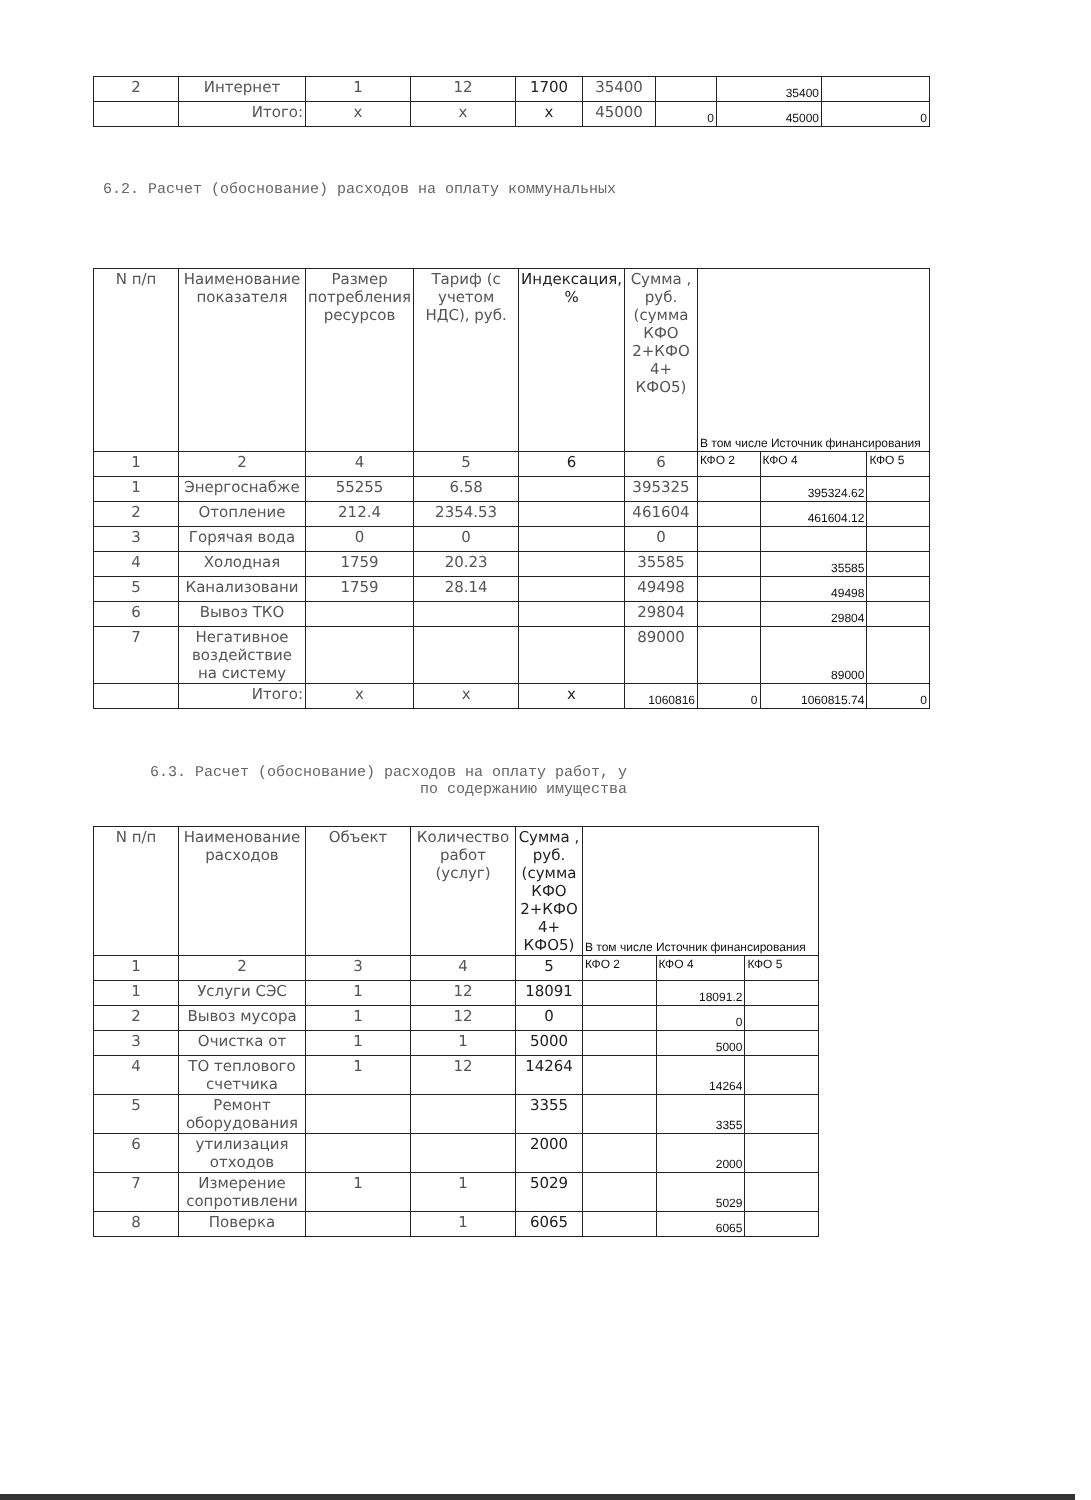| 2 | Интернет | 1 | 12 | 1700 | 35400 | | 35400 | |
| | Итого: | x | x | x | 45000 | 0 | 45000 | 0 |
6.2. Расчет (обоснование) расходов на оплату коммунальных
| N п/п | Наименование показателя | Размер потребления ресурсов | Тариф (с учетом НДС), руб. | Индексация, % | Сумма , руб. (сумма КФО 2+КФО 4+ КФО5) | В том числе Источник финансирования | | |
| --- | --- | --- | --- | --- | --- | --- | --- | --- |
| 1 | 2 | 4 | 5 | 6 | 6 | КФО 2 | КФО 4 | КФО 5 |
| 1 | Энергоснабже | 55255 | 6.58 | | 395325 | | 395324.62 | |
| 2 | Отопление | 212.4 | 2354.53 | | 461604 | | 461604.12 | |
| 3 | Горячая вода | 0 | 0 | | 0 | | | |
| 4 | Холодная | 1759 | 20.23 | | 35585 | | 35585 | |
| 5 | Канализовани | 1759 | 28.14 | | 49498 | | 49498 | |
| 6 | Вывоз ТКО | | | | 29804 | | 29804 | |
| 7 | Негативное воздействие на систему | | | | 89000 | | 89000 | |
| | Итого: | x | x | x | 1060816 | 0 | 1060815.74 | 0 |
6.3. Расчет (обоснование) расходов на оплату работ, у
по содержанию имущества
| N п/п | Наименование расходов | Объект | Количество работ (услуг) | Сумма , руб. (сумма КФО 2+КФО 4+ КФО5) | В том числе Источник финансирования | | |
| --- | --- | --- | --- | --- | --- | --- | --- |
| 1 | 2 | 3 | 4 | 5 | КФО 2 | КФО 4 | КФО 5 |
| 1 | Услуги СЭС | 1 | 12 | 18091 | | 18091.2 | |
| 2 | Вывоз мусора | 1 | 12 | 0 | | 0 | |
| 3 | Очистка от | 1 | 1 | 5000 | | 5000 | |
| 4 | ТО теплового счетчика | 1 | 12 | 14264 | | 14264 | |
| 5 | Ремонт оборудования | | | 3355 | | 3355 | |
| 6 | утилизация отходов | | | 2000 | | 2000 | |
| 7 | Измерение сопротивлени | 1 | 1 | 5029 | | 5029 | |
| 8 | Поверка | | 1 | 6065 | | 6065 | |